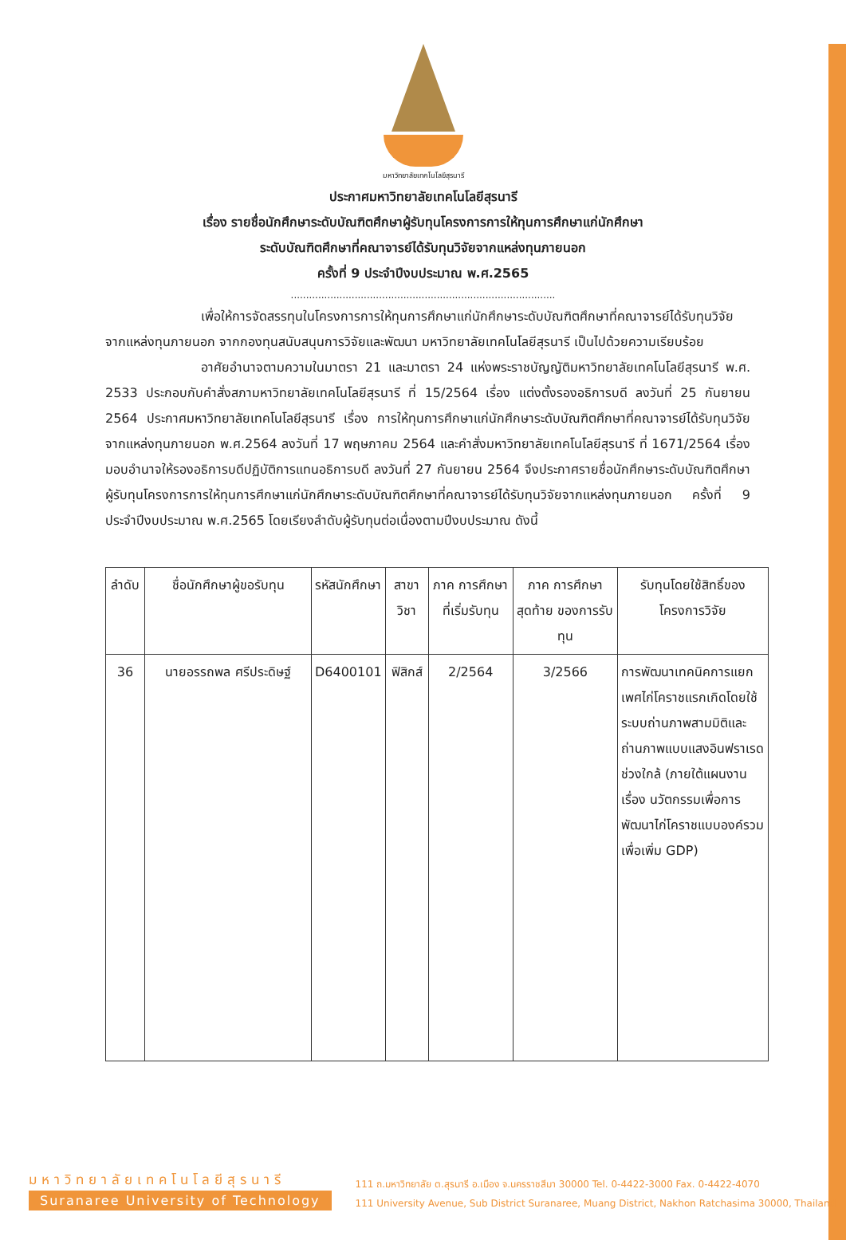มหาวิทยาลัยเทคโนโลยีสุรนารี
ประกาศมหาวิทยาลัยเทคโนโลยีสุรนารี
เรื่อง รายชื่อนักศึกษาระดับบัณฑิตศึกษาผู้รับทุนโครงการการให้ทุนการศึกษาแก่นักศึกษา
ระดับบัณฑิตศึกษาที่คณาจารย์ได้รับทุนวิจัยจากแหล่งทุนภายนอก
ครั้งที่ 9 ประจำปีงบประมาณ พ.ศ.2565
.......................................................................................
เพื่อให้การจัดสรรทุนในโครงการการให้ทุนการศึกษาแก่นักศึกษาระดับบัณฑิตศึกษาที่คณาจารย์ได้รับทุนวิจัยจากแหล่งทุนภายนอก จากกองทุนสนับสนุนการวิจัยและพัฒนา มหาวิทยาลัยเทคโนโลยีสุรนารี เป็นไปด้วยความเรียบร้อย
อาศัยอำนาจตามความในมาตรา 21 และมาตรา 24 แห่งพระราชบัญญัติมหาวิทยาลัยเทคโนโลยีสุรนารี พ.ศ. 2533 ประกอบกับคำสั่งสภามหาวิทยาลัยเทคโนโลยีสุรนารี ที่ 15/2564 เรื่อง แต่งตั้งรองอธิการบดี ลงวันที่ 25 กันยายน 2564 ประกาศมหาวิทยาลัยเทคโนโลยีสุรนารี เรื่อง การให้ทุนการศึกษาแก่นักศึกษาระดับบัณฑิตศึกษาที่คณาจารย์ได้รับทุนวิจัยจากแหล่งทุนภายนอก พ.ศ.2564 ลงวันที่ 17 พฤษภาคม 2564 และคำสั่งมหาวิทยาลัยเทคโนโลยีสุรนารี ที่ 1671/2564 เรื่อง มอบอำนาจให้รองอธิการบดีปฏิบัติการแทนอธิการบดี ลงวันที่ 27 กันยายน 2564 จึงประกาศรายชื่อนักศึกษาระดับบัณฑิตศึกษาผู้รับทุนโครงการการให้ทุนการศึกษาแก่นักศึกษาระดับบัณฑิตศึกษาที่คณาจารย์ได้รับทุนวิจัยจากแหล่งทุนภายนอก ครั้งที่ 9 ประจำปีงบประมาณ พ.ศ.2565 โดยเรียงลำดับผู้รับทุนต่อเนื่องตามปีงบประมาณ ดังนี้
| ลำดับ | ชื่อนักศึกษาผู้ขอรับทุน | รหัสนักศึกษา | สาขาวิชา | ภาค การศึกษา ที่เริ่มรับทุน | ภาค การศึกษา สุดท้าย ของการรับทุน | รับทุนโดยใช้สิทธิ์ของโครงการวิจัย |
| --- | --- | --- | --- | --- | --- | --- |
| 36 | นายอรรถพล ศรีประดิษฐ์ | D6400101 | ฟิสิกส์ | 2/2564 | 3/2566 | การพัฒนาเทคนิคการแยกเพศไก่โคราชแรกเกิดโดยใช้ระบบถ่านภาพสามมิติและถ่านภาพแบบแสงอินฟราเรดช่วงใกล้ (ภายใต้แผนงาน เรื่อง นวัตกรรมเพื่อการพัฒนาไก่โคราชแบบองค์รวมเพื่อเพิ่ม GDP) |
มหาวิทยาลัยเทคโนโลยีสุรนารี
Suranaree University of Technology
111 ถ.มหาวิทยาลัย ต.สุรนารี อ.เมือง จ.นครราชสีมา 30000 Tel. 0-4422-3000 Fax. 0-4422-4070
111 University Avenue, Sub District Suranaree, Muang District, Nakhon Ratchasima 30000, Thailand